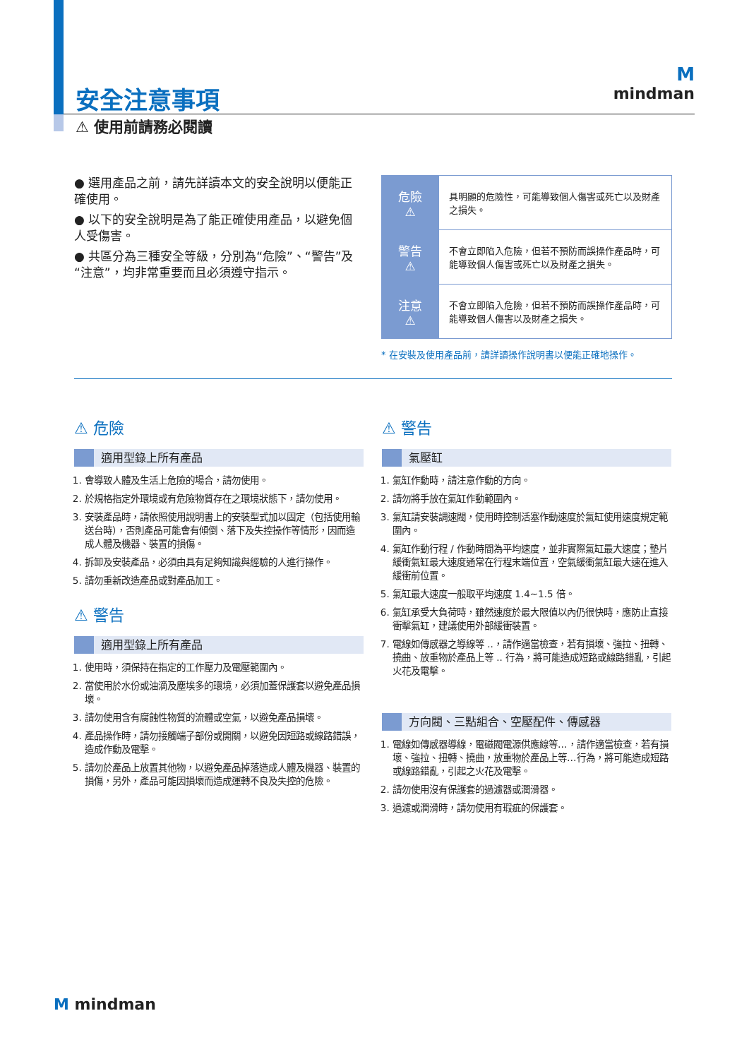M
mindman
安全注意事項
⚠ 使用前請務必閱讀
● 選用產品之前，請先詳讀本文的安全說明以便能正確使用。
● 以下的安全說明是為了能正確使用產品，以避免個人受傷害。
● 共區分為三種安全等級，分別為“危險”、“警告”及“注意”，均非常重要而且必須遵守指示。
| 危險 ⚠ | 具明顯的危險性，可能導致個人傷害或死亡以及財產之損失。 |
| 警告 ⚠ | 不會立即陷入危險，但若不預防而誤操作產品時，可能導致個人傷害或死亡以及財產之損失。 |
| 注意 ⚠ | 不會立即陷入危險，但若不預防而誤操作產品時，可能導致個人傷害以及財產之損失。 |
* 在安裝及使用產品前，請詳讀操作說明書以便能正確地操作。
⚠ 危險
適用型錄上所有產品
1. 會導致人體及生活上危險的場合，請勿使用。
2. 於規格指定外環境或有危險物質存在之環境狀態下，請勿使用。
3. 安裝產品時，請依照使用說明書上的安裝型式加以固定（包括使用輸送台時），否則產品可能會有傾倒、落下及失控操作等情形，因而造成人體及機器、裝置的損傷。
4. 拆卸及安裝產品，必須由具有足夠知識與經驗的人進行操作。
5. 請勿重新改造產品或對產品加工。
⚠ 警告
適用型錄上所有產品
1. 使用時，須保持在指定的工作壓力及電壓範圍內。
2. 當使用於水份或油滴及塵埃多的環境，必須加蓋保護套以避免產品損壞。
3. 請勿使用含有腐蝕性物質的流體或空氣，以避免產品損壞。
4. 產品操作時，請勿接觸端子部份或開關，以避免因短路或線路錯誤，造成作動及電擊。
5. 請勿於產品上放置其他物，以避免產品掉落造成人體及機器、裝置的損傷，另外，產品可能因損壞而造成運轉不良及失控的危險。
⚠ 警告
氣壓缸
1. 氣缸作動時，請注意作動的方向。
2. 請勿將手放在氣缸作動範圍內。
3. 氣缸請安裝調速閥，使用時控制活塞作動速度於氣缸使用速度規定範圍內。
4. 氣缸作動行程 / 作動時間為平均速度，並非實際氣缸最大速度；墊片緩衝氣缸最大速度通常在行程末端位置，空氣緩衝氣缸最大速在進入緩衝前位置。
5. 氣缸最大速度一般取平均速度 1.4~1.5 倍。
6. 氣缸承受大負荷時，雖然速度於最大限值以內仍很快時，應防止直接衝擊氣缸，建議使用外部緩衝裝置。
7. 電線如傳感器之導線等 ..，請作適當檢查，若有損壞、強拉、扭轉、撓曲、放重物於產品上等 .. 行為，將可能造成短路或線路錯亂，引起火花及電擊。
方向閥、三點組合、空壓配件、傳感器
1. 電線如傳感器導線，電磁閥電源供應線等…，請作適當檢查，若有損壞、強拉、扭轉、撓曲，放重物於產品上等…行為，將可能造成短路或線路錯亂，引起之火花及電擊。
2. 請勿使用沒有保護套的過濾器或潤滑器。
3. 過濾或潤滑時，請勿使用有瑕疵的保護套。
M mindman